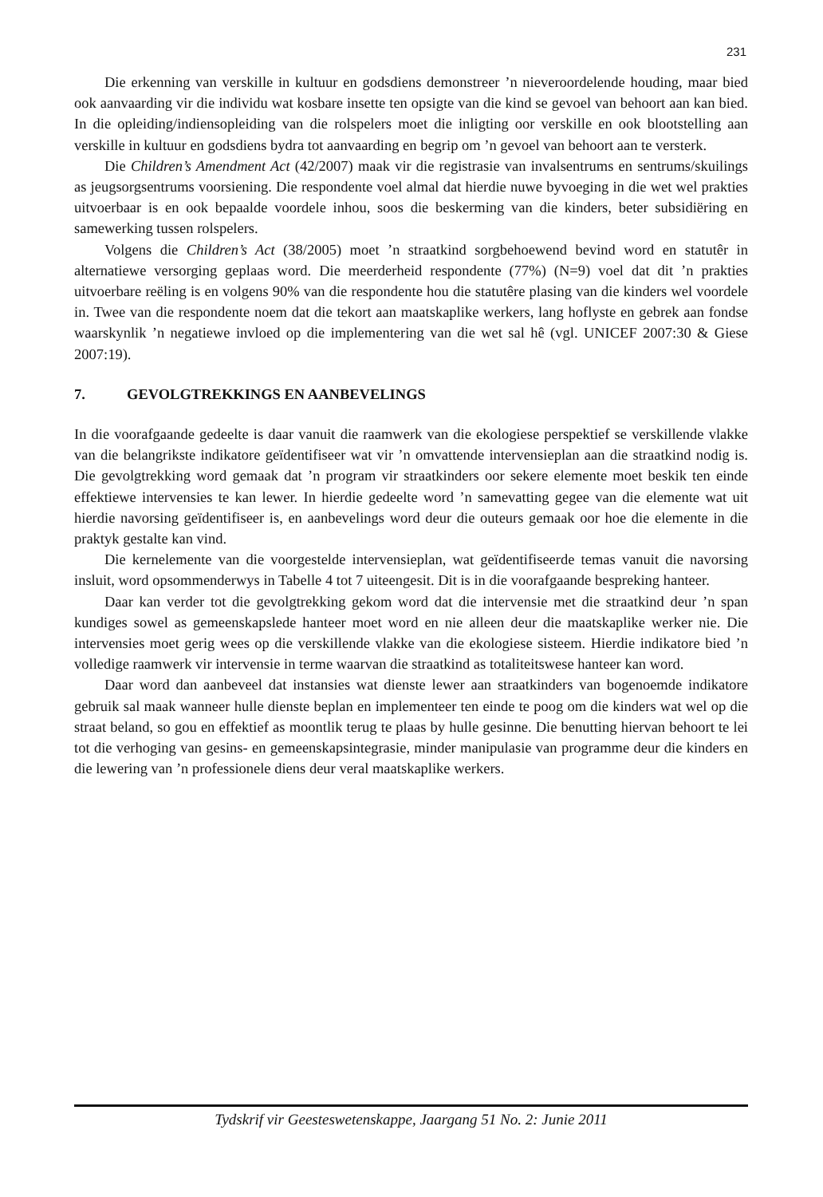231
Die erkenning van verskille in kultuur en godsdiens demonstreer ’n nieveroordelende houding, maar bied ook aanvaarding vir die individu wat kosbare insette ten opsigte van die kind se gevoel van behoort aan kan bied. In die opleiding/indiensopleiding van die rolspelers moet die inligting oor verskille en ook blootstelling aan verskille in kultuur en godsdiens bydra tot aanvaarding en begrip om ’n gevoel van behoort aan te versterk.
Die Children’s Amendment Act (42/2007) maak vir die registrasie van invalsentrums en sentrums/skuilings as jeugsorgsentrums voorsiening. Die respondente voel almal dat hierdie nuwe byvoeging in die wet wel prakties uitvoerbaar is en ook bepaalde voordele inhou, soos die beskerming van die kinders, beter subsidiëring en samewerking tussen rolspelers.
Volgens die Children’s Act (38/2005) moet ’n straatkind sorgbehoewend bevind word en statutêr in alternatiewe versorging geplaas word. Die meerderheid respondente (77%) (N=9) voel dat dit ’n prakties uitvoerbare reëling is en volgens 90% van die respondente hou die statutêre plasing van die kinders wel voordele in. Twee van die respondente noem dat die tekort aan maatskaplike werkers, lang hoflyste en gebrek aan fondse waarskynlik ’n negatiewe invloed op die implementering van die wet sal hê (vgl. UNICEF 2007:30 & Giese 2007:19).
7. GEVOLGTREKKINGS EN AANBEVELINGS
In die voorafgaande gedeelte is daar vanuit die raamwerk van die ekologiese perspektief se verskillende vlakke van die belangrikste indikatore geïdentifiseer wat vir ’n omvattende intervensieplan aan die straatkind nodig is. Die gevolgtrekking word gemaak dat ’n program vir straatkinders oor sekere elemente moet beskik ten einde effektiewe intervensies te kan lewer. In hierdie gedeelte word ’n samevatting gegee van die elemente wat uit hierdie navorsing geïdentifiseer is, en aanbevelings word deur die outeurs gemaak oor hoe die elemente in die praktyk gestalte kan vind.
Die kernelemente van die voorgestelde intervensieplan, wat geïdentifiseerde temas vanuit die navorsing insluit, word opsommenderwys in Tabelle 4 tot 7 uiteengesit. Dit is in die voorafgaande bespreking hanteer.
Daar kan verder tot die gevolgtrekking gekom word dat die intervensie met die straatkind deur ’n span kundiges sowel as gemeenskapslede hanteer moet word en nie alleen deur die maatskaplike werker nie. Die intervensies moet gerig wees op die verskillende vlakke van die ekologiese sisteem. Hierdie indikatore bied ’n volledige raamwerk vir intervensie in terme waarvan die straatkind as totaliteitswese hanteer kan word.
Daar word dan aanbeveel dat instansies wat dienste lewer aan straatkinders van bogenoemde indikatore gebruik sal maak wanneer hulle dienste beplan en implementeer ten einde te poog om die kinders wat wel op die straat beland, so gou en effektief as moontlik terug te plaas by hulle gesinne. Die benutting hiervan behoort te lei tot die verhoging van gesins- en gemeenskapsintegrasie, minder manipulasie van programme deur die kinders en die lewering van ’n professionele diens deur veral maatskaplike werkers.
Tydskrif vir Geesteswetenskappe, Jaargang 51 No. 2: Junie 2011